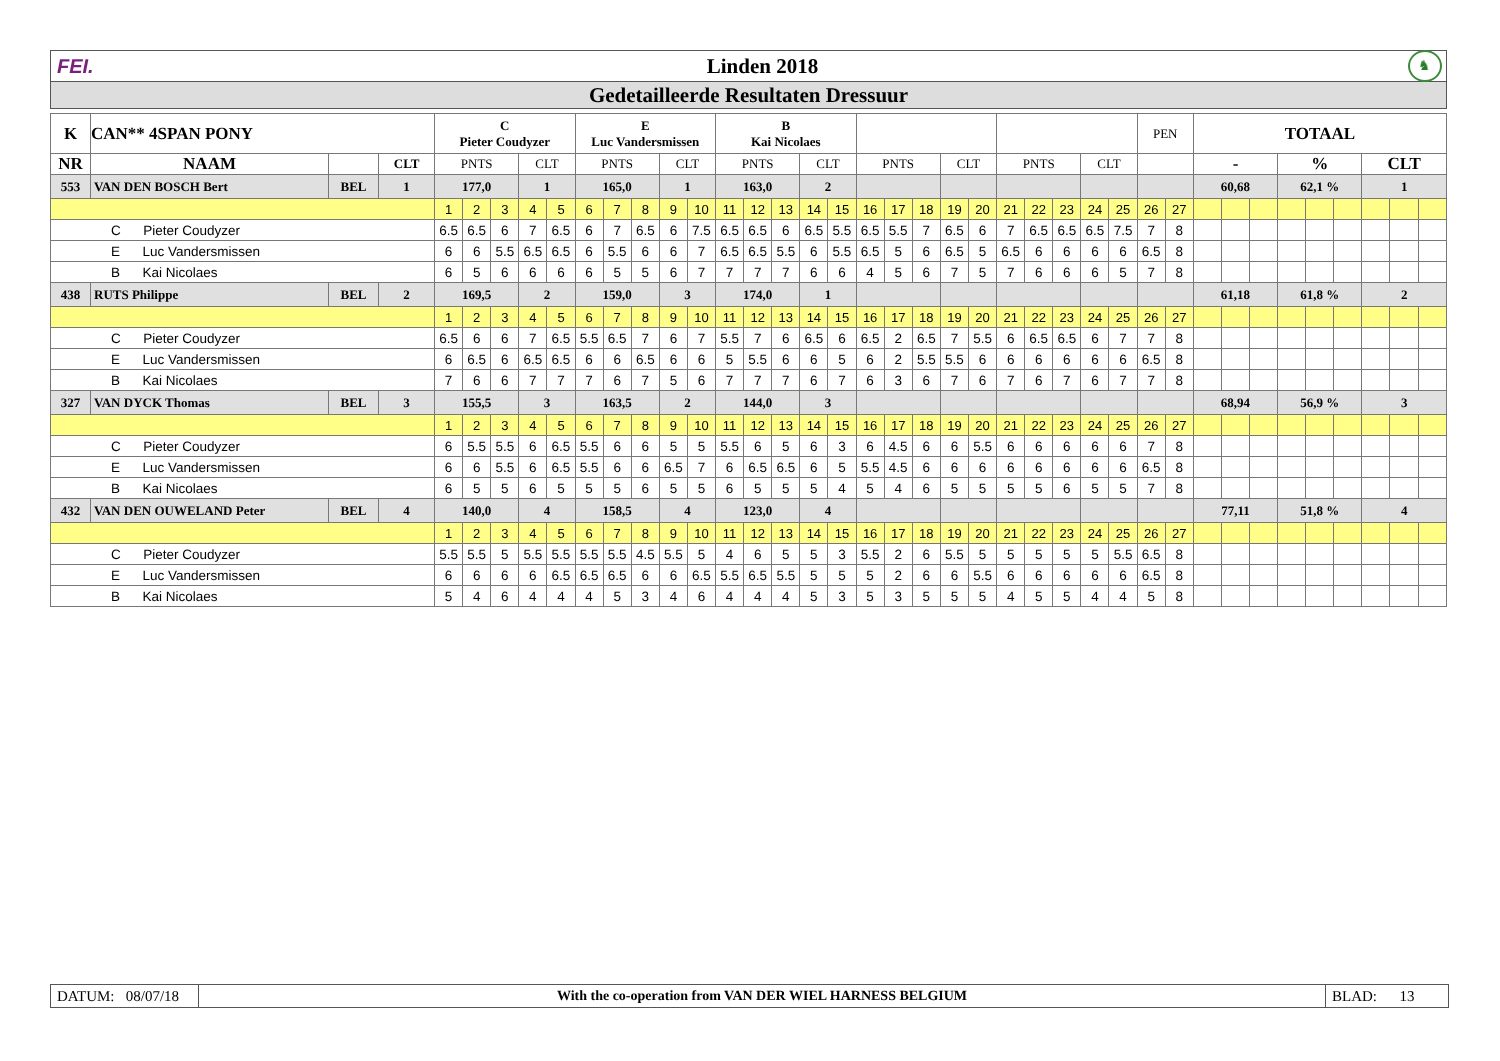FEI. Linden 2018 ♞
Gedetailleerde Resultaten Dressuur
| K | CAN** 4SPAN PONY | | | C Pieter Coudyzer | | | | | E Luc Vandersmissen | | | | | B Kai Nicolaes | | | | | | | | | | | | | | | PEN | | TOTAAL | | | | | | | | |
| --- | --- | --- | --- | --- | --- | --- | --- | --- | --- | --- | --- | --- | --- | --- | --- | --- | --- | --- | --- | --- | --- | --- | --- | --- | --- | --- | --- | --- | --- | --- | --- | --- | --- | --- | --- | --- | --- | --- | --- |
| NR | NAAM | | CLT | PNTS | | | CLT | | PNTS | | | CLT | | PNTS | | | CLT | | PNTS | | | CLT | | PNTS | | | CLT | | | | - | | | % | | | CLT | | |
| 553 | VAN DEN BOSCH Bert | BEL | 1 | 177,0 | | | 1 | | 165,0 | | | 1 | | 163,0 | | | 2 | | | | | | | | | | | | | | 60,68 | | | 62,1 % | | | 1 | | |
| | | | | 1 | 2 | 3 | 4 | 5 | 6 | 7 | 8 | 9 | 10 | 11 | 12 | 13 | 14 | 15 | 16 | 17 | 18 | 19 | 20 | 21 | 22 | 23 | 24 | 25 | 26 | 27 | | | | | | | | | |
| C Pieter Coudyzer | | | | 6.5 | 6.5 | 6 | 7 | 6.5 | 6 | 7 | 6.5 | 6 | 7.5 | 6.5 | 6.5 | 6 | 6.5 | 5.5 | 6.5 | 5.5 | 7 | 6.5 | 6 | 7 | 6.5 | 6.5 | 6.5 | 7.5 | 7 | 8 | | | | | | | | | |
| E Luc Vandersmissen | | | | 6 | 6 | 5.5 | 6.5 | 6.5 | 6 | 5.5 | 6 | 6 | 7 | 6.5 | 6.5 | 5.5 | 6 | 5.5 | 6.5 | 5 | 6 | 6.5 | 5 | 6.5 | 6 | 6 | 6 | 6 | 6.5 | 8 | | | | | | | | | |
| B Kai Nicolaes | | | | 6 | 5 | 6 | 6 | 6 | 6 | 5 | 5 | 6 | 7 | 7 | 7 | 7 | 6 | 6 | 4 | 5 | 6 | 7 | 5 | 7 | 6 | 6 | 6 | 5 | 7 | 8 | | | | | | | | | |
| 438 | RUTS Philippe | BEL | 2 | 169,5 | | | 2 | | 159,0 | | | 3 | | 174,0 | | | 1 | | | | | | | | | | | | | | 61,18 | | | 61,8 % | | | 2 | | |
| | | | | 1 | 2 | 3 | 4 | 5 | 6 | 7 | 8 | 9 | 10 | 11 | 12 | 13 | 14 | 15 | 16 | 17 | 18 | 19 | 20 | 21 | 22 | 23 | 24 | 25 | 26 | 27 | | | | | | | | | |
| C Pieter Coudyzer | | | | 6.5 | 6 | 6 | 7 | 6.5 | 5.5 | 6.5 | 7 | 6 | 7 | 5.5 | 7 | 6 | 6.5 | 6 | 6.5 | 2 | 6.5 | 7 | 5.5 | 6 | 6.5 | 6.5 | 6 | 7 | 7 | 8 | | | | | | | | | |
| E Luc Vandersmissen | | | | 6 | 6.5 | 6 | 6.5 | 6.5 | 6 | 6 | 6.5 | 6 | 6 | 5 | 5.5 | 6 | 6 | 5 | 6 | 2 | 5.5 | 5.5 | 6 | 6 | 6 | 6 | 6 | 6 | 6.5 | 8 | | | | | | | | | |
| B Kai Nicolaes | | | | 7 | 6 | 6 | 7 | 7 | 7 | 6 | 7 | 5 | 6 | 7 | 7 | 7 | 6 | 7 | 6 | 3 | 6 | 7 | 6 | 7 | 6 | 7 | 6 | 7 | 7 | 8 | | | | | | | | | |
| 327 | VAN DYCK Thomas | BEL | 3 | 155,5 | | | 3 | | 163,5 | | | 2 | | 144,0 | | | 3 | | | | | | | | | | | | | | 68,94 | | | 56,9 % | | | 3 | | |
| | | | | 1 | 2 | 3 | 4 | 5 | 6 | 7 | 8 | 9 | 10 | 11 | 12 | 13 | 14 | 15 | 16 | 17 | 18 | 19 | 20 | 21 | 22 | 23 | 24 | 25 | 26 | 27 | | | | | | | | | |
| C Pieter Coudyzer | | | | 6 | 5.5 | 5.5 | 6 | 6.5 | 5.5 | 6 | 6 | 5 | 5 | 5.5 | 6 | 5 | 6 | 3 | 6 | 4.5 | 6 | 6 | 5.5 | 6 | 6 | 6 | 6 | 6 | 7 | 8 | | | | | | | | | |
| E Luc Vandersmissen | | | | 6 | 6 | 5.5 | 6 | 6.5 | 5.5 | 6 | 6 | 6.5 | 7 | 6 | 6.5 | 6.5 | 6 | 5 | 5.5 | 4.5 | 6 | 6 | 6 | 6 | 6 | 6 | 6 | 6 | 6.5 | 8 | | | | | | | | | |
| B Kai Nicolaes | | | | 6 | 5 | 5 | 6 | 5 | 5 | 5 | 6 | 5 | 5 | 6 | 5 | 5 | 5 | 4 | 5 | 4 | 6 | 5 | 5 | 5 | 5 | 6 | 5 | 5 | 7 | 8 | | | | | | | | | |
| 432 | VAN DEN OUWELAND Peter | BEL | 4 | 140,0 | | | 4 | | 158,5 | | | 4 | | 123,0 | | | 4 | | | | | | | | | | | | | | 77,11 | | | 51,8 % | | | 4 | | |
| | | | | 1 | 2 | 3 | 4 | 5 | 6 | 7 | 8 | 9 | 10 | 11 | 12 | 13 | 14 | 15 | 16 | 17 | 18 | 19 | 20 | 21 | 22 | 23 | 24 | 25 | 26 | 27 | | | | | | | | | |
| C Pieter Coudyzer | | | | 5.5 | 5.5 | 5 | 5.5 | 5.5 | 5.5 | 5.5 | 4.5 | 5.5 | 5 | 4 | 6 | 5 | 5 | 3 | 5.5 | 2 | 6 | 5.5 | 5 | 5 | 5 | 5 | 5 | 5.5 | 6.5 | 8 | | | | | | | | | |
| E Luc Vandersmissen | | | | 6 | 6 | 6 | 6 | 6.5 | 6.5 | 6.5 | 6 | 6 | 6.5 | 5.5 | 6.5 | 5.5 | 5 | 5 | 5 | 2 | 6 | 6 | 5.5 | 6 | 6 | 6 | 6 | 6 | 6.5 | 8 | | | | | | | | | |
| B Kai Nicolaes | | | | 5 | 4 | 6 | 4 | 4 | 4 | 5 | 3 | 4 | 6 | 4 | 4 | 4 | 5 | 3 | 5 | 3 | 5 | 5 | 5 | 4 | 5 | 5 | 4 | 4 | 5 | 8 | | | | | | | | | |
DATUM: 08/07/18
With the co-operation from VAN DER WIEL HARNESS BELGIUM
BLAD: 13